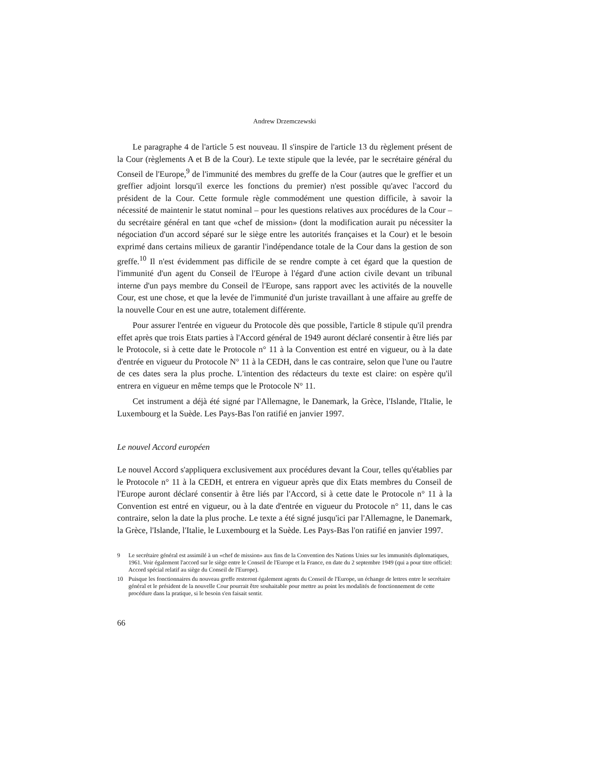Andrew Drzemczewski
Le paragraphe 4 de l'article 5 est nouveau. Il s'inspire de l'article 13 du règlement présent de la Cour (règlements A et B de la Cour). Le texte stipule que la levée, par le secrétaire général du Conseil de l'Europe,<sup>9</sup> de l'immunité des membres du greffe de la Cour (autres que le greffier et un greffier adjoint lorsqu'il exerce les fonctions du premier) n'est possible qu'avec l'accord du président de la Cour. Cette formule règle commodément une question difficile, à savoir la nécessité de maintenir le statut nominal – pour les questions relatives aux procédures de la Cour – du secrétaire général en tant que «chef de mission» (dont la modification aurait pu nécessiter la négociation d'un accord séparé sur le siège entre les autorités françaises et la Cour) et le besoin exprimé dans certains milieux de garantir l'indépendance totale de la Cour dans la gestion de son greffe.<sup>10</sup> Il n'est évidemment pas difficile de se rendre compte à cet égard que la question de l'immunité d'un agent du Conseil de l'Europe à l'égard d'une action civile devant un tribunal interne d'un pays membre du Conseil de l'Europe, sans rapport avec les activités de la nouvelle Cour, est une chose, et que la levée de l'immunité d'un juriste travaillant à une affaire au greffe de la nouvelle Cour en est une autre, totalement différente.
Pour assurer l'entrée en vigueur du Protocole dès que possible, l'article 8 stipule qu'il prendra effet après que trois Etats parties à l'Accord général de 1949 auront déclaré consentir à être liés par le Protocole, si à cette date le Protocole n° 11 à la Convention est entré en vigueur, ou à la date d'entrée en vigueur du Protocole N° 11 à la CEDH, dans le cas contraire, selon que l'une ou l'autre de ces dates sera la plus proche. L'intention des rédacteurs du texte est claire: on espère qu'il entrera en vigueur en même temps que le Protocole N° 11.
Cet instrument a déjà été signé par l'Allemagne, le Danemark, la Grèce, l'Islande, l'Italie, le Luxembourg et la Suède. Les Pays-Bas l'on ratifié en janvier 1997.
Le nouvel Accord européen
Le nouvel Accord s'appliquera exclusivement aux procédures devant la Cour, telles qu'établies par le Protocole n° 11 à la CEDH, et entrera en vigueur après que dix Etats membres du Conseil de l'Europe auront déclaré consentir à être liés par l'Accord, si à cette date le Protocole n° 11 à la Convention est entré en vigueur, ou à la date d'entrée en vigueur du Protocole n° 11, dans le cas contraire, selon la date la plus proche. Le texte a été signé jusqu'ici par l'Allemagne, le Danemark, la Grèce, l'Islande, l'Italie, le Luxembourg et la Suède. Les Pays-Bas l'on ratifié en janvier 1997.
9 Le secrétaire général est assimilé à un «chef de mission» aux fins de la Convention des Nations Unies sur les immunités diplomatiques, 1961. Voir également l'accord sur le siège entre le Conseil de l'Europe et la France, en date du 2 septembre 1949 (qui a pour titre officiel: Accord spécial relatif au siège du Conseil de l'Europe).
10 Puisque les fonctionnaires du nouveau greffe resteront également agents du Conseil de l'Europe, un échange de lettres entre le secrétaire général et le président de la nouvelle Cour pourrait être souhaitable pour mettre au point les modalités de fonctionnement de cette procédure dans la pratique, si le besoin s'en faisait sentir.
66